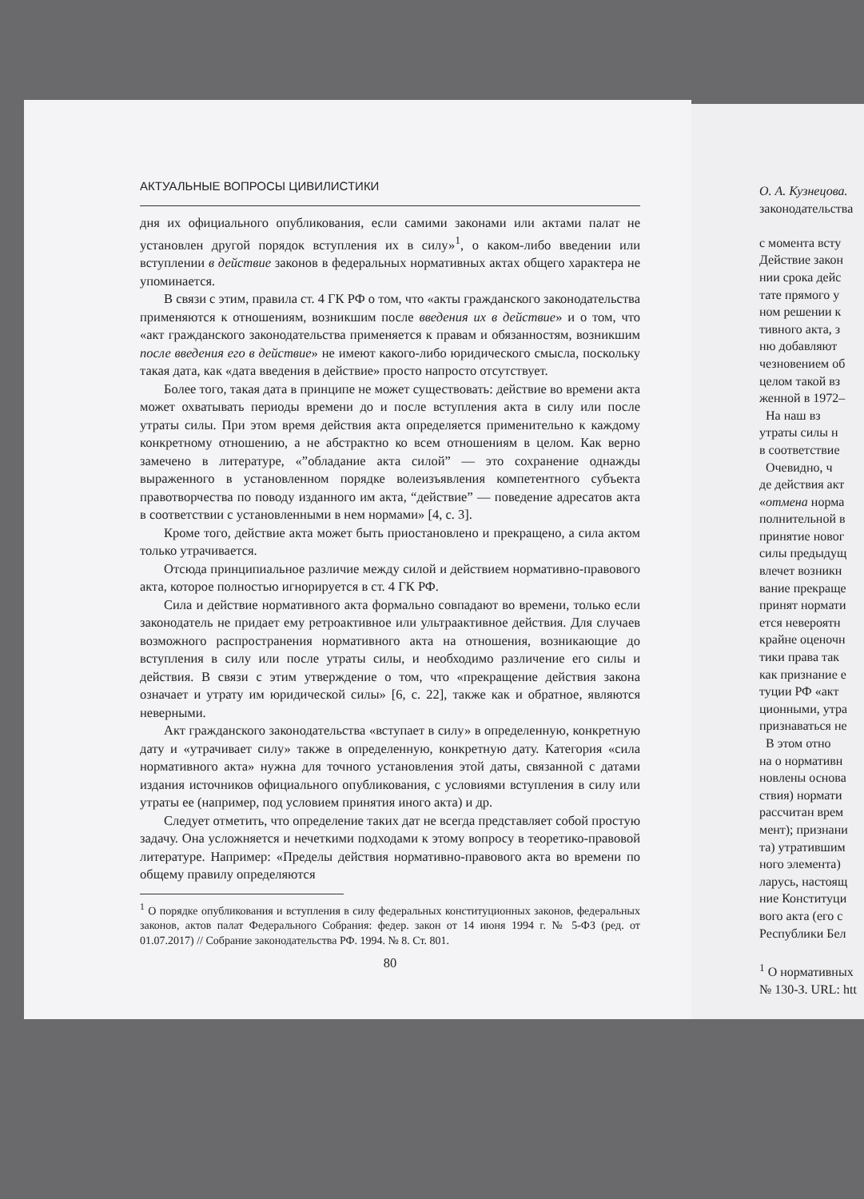АКТУАЛЬНЫЕ ВОПРОСЫ ЦИВИЛИСТИКИ
дня их официального опубликования, если самими законами или актами палат не установлен другой порядок вступления их в силу»<sup>1</sup>, о каком-либо введении или вступлении в действие законов в федеральных нормативных актах общего характера не упоминается.
В связи с этим, правила ст. 4 ГК РФ о том, что «акты гражданского законодательства применяются к отношениям, возникшим после введения их в действие» и о том, что «акт гражданского законодательства применяется к правам и обязанностям, возникшим после введения его в действие» не имеют какого-либо юридического смысла, поскольку такая дата, как «дата введения в действие» просто напросто отсутствует.
Более того, такая дата в принципе не может существовать: действие во времени акта может охватывать периоды времени до и после вступления акта в силу или после утраты силы. При этом время действия акта определяется применительно к каждому конкретному отношению, а не абстрактно ко всем отношениям в целом. Как верно замечено в литературе, «”обладание акта силой” — это сохранение однажды выраженного в установленном порядке волеизъявления компетентного субъекта правотворчества по поводу изданного им акта, “действие” — поведение адресатов акта в соответствии с установленными в нем нормами» [4, с. 3].
Кроме того, действие акта может быть приостановлено и прекращено, а сила актом только утрачивается.
Отсюда принципиальное различие между силой и действием нормативно-правового акта, которое полностью игнорируется в ст. 4 ГК РФ.
Сила и действие нормативного акта формально совпадают во времени, только если законодатель не придает ему ретроактивное или ультраактивное действия. Для случаев возможного распространения нормативного акта на отношения, возникающие до вступления в силу или после утраты силы, и необходимо различение его силы и действия. В связи с этим утверждение о том, что «прекращение действия закона означает и утрату им юридической силы» [6, с. 22], также как и обратное, являются неверными.
Акт гражданского законодательства «вступает в силу» в определенную, конкретную дату и «утрачивает силу» также в определенную, конкретную дату. Категория «сила нормативного акта» нужна для точного установления этой даты, связанной с датами издания источников официального опубликования, с условиями вступления в силу или утраты ее (например, под условием принятия иного акта) и др.
Следует отметить, что определение таких дат не всегда представляет собой простую задачу. Она усложняется и нечеткими подходами к этому вопросу в теоретико-правовой литературе. Например: «Пределы действия нормативно-правового акта во времени по общему правилу определяются
<sup>1</sup> О порядке опубликования и вступления в силу федеральных конституционных законов, федеральных законов, актов палат Федерального Собрания: федер. закон от 14 июня 1994 г. № 5-ФЗ (ред. от 01.07.2017) // Собрание законодательства РФ. 1994. № 8. Ст. 801.
80
О. А. Кузнецова.
законодательства
с момента всту
Действие закон
нии срока дейс
тате прямого у
ном решении к
тивного акта, з
ню добавляют
чезновением об
целом такой вз
женной в 1972–
На наш вз
утраты силы н
в соответствие
Очевидно, ч
де действия акт
«отмена норма
полнительной в
принятие новог
силы предыдущ
влечет возникн
вание прекраще
принят нормати
ется невероятн
крайне оценочн
тики права так
как признание е
туции РФ «акт
ционными, утра
признаваться не
В этом отно
на о нормативн
новлены основа
ствия) нормати
рассчитан врем
мент); признани
та) утратившим
ного элемента)
ларусь, настоящ
ние Конституци
вого акта (его с
Республики Бел
<sup>1</sup> О нормативных
№ 130-З. URL: htt